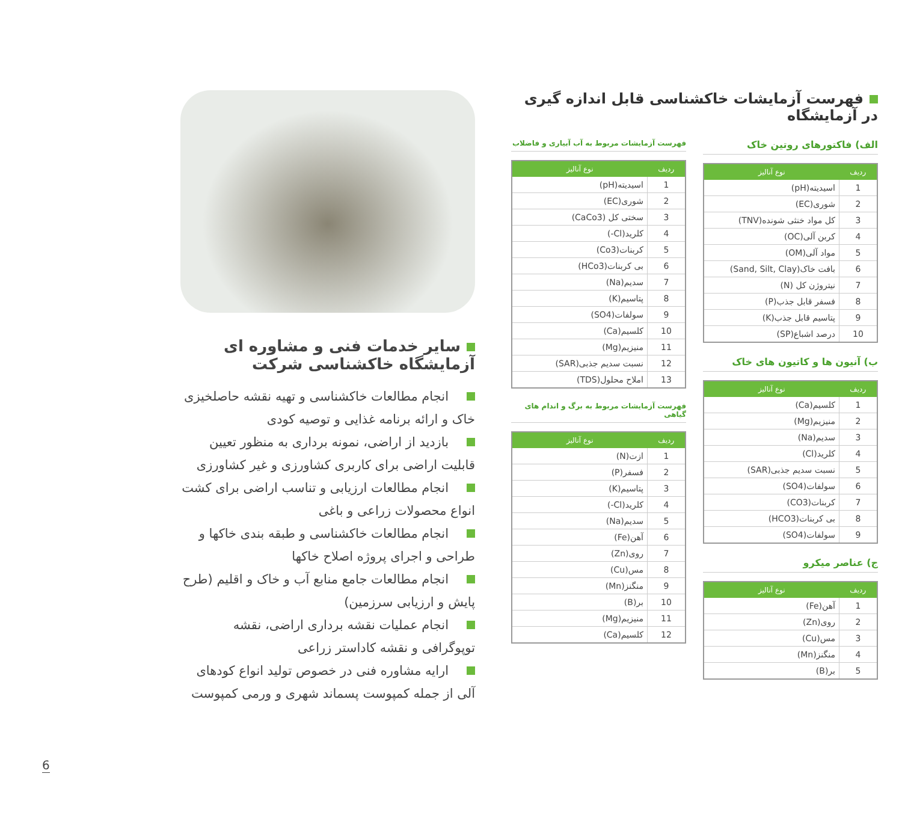فهرست آزمایشات خاکشناسی قابل اندازه گیری در آزمایشگاه
الف) فاکتورهای روتین خاک
| ردیف | نوع آنالیز |
| --- | --- |
| 1 | اسیدیته(pH) |
| 2 | شوری(EC) |
| 3 | کل مواد خنثی شونده(TNV) |
| 4 | کربن آلی(OC) |
| 5 | مواد آلی(OM) |
| 6 | بافت خاک(Sand, Silt, Clay) |
| 7 | نیتروژن کل (N) |
| 8 | فسفر قابل جذب(P) |
| 9 | پتاسیم قابل جذب(K) |
| 10 | درصد اشباع(SP) |
ب) آنیون ها و کاتیون های خاک
| ردیف | نوع آنالیز |
| --- | --- |
| 1 | کلسیم(Ca) |
| 2 | منیزیم(Mg) |
| 3 | سدیم(Na) |
| 4 | کلرید(Cl) |
| 5 | نسبت سدیم جذبی(SAR) |
| 6 | سولفات(SO4) |
| 7 | کربنات(CO3) |
| 8 | بی کربنات(HCO3) |
| 9 | سولفات(SO4) |
ج) عناصر میکرو
| ردیف | نوع آنالیز |
| --- | --- |
| 1 | آهن(Fe) |
| 2 | روی(Zn) |
| 3 | مس(Cu) |
| 4 | منگنز(Mn) |
| 5 | بر(B) |
فهرست آزمایشات مربوط به آب آبیاری و فاضلاب
| ردیف | نوع آنالیز |
| --- | --- |
| 1 | اسیدیته(pH) |
| 2 | شوری(EC) |
| 3 | سختی کل (CaCo3) |
| 4 | کلرید(Cl-) |
| 5 | کربنات(Co3) |
| 6 | بی کربنات(HCo3) |
| 7 | سدیم(Na) |
| 8 | پتاسیم(K) |
| 9 | سولفات(SO4) |
| 10 | کلسیم(Ca) |
| 11 | منیزیم(Mg) |
| 12 | نسبت سدیم جذبی(SAR) |
| 13 | املاح محلول(TDS) |
فهرست آزمایشات مربوط به برگ و اندام های گیاهی
| ردیف | نوع آنالیز |
| --- | --- |
| 1 | ازت(N) |
| 2 | فسفر(P) |
| 3 | پتاسیم(K) |
| 4 | کلرید(Cl-) |
| 5 | سدیم(Na) |
| 6 | آهن(Fe) |
| 7 | روی(Zn) |
| 8 | مس(Cu) |
| 9 | منگنز(Mn) |
| 10 | بر(B) |
| 11 | منیزیم(Mg) |
| 12 | کلسیم(Ca) |
سایر خدمات فنی و مشاوره ای آزمایشگاه خاکشناسی شرکت
انجام مطالعات خاکشناسی و تهیه نقشه حاصلخیزی خاک و ارائه برنامه غذایی و توصیه کودی
بازدید از اراضی، نمونه برداری به منظور تعیین قابلیت اراضی برای کاربری کشاورزی و غیر کشاورزی
انجام مطالعات ارزیابی و تناسب اراضی برای کشت انواع محصولات زراعی و باغی
انجام مطالعات خاکشناسی و طبقه بندی خاکها و طراحی و اجرای پروژه اصلاح خاکها
انجام مطالعات جامع منابع آب و خاک و اقلیم (طرح پایش و ارزیابی سرزمین)
انجام عملیات نقشه برداری اراضی، نقشه توپوگرافی و نقشه کاداستر زراعی
ارایه مشاوره فنی در خصوص تولید انواع کودهای آلی از جمله کمپوست پسماند شهری و ورمی کمپوست
6